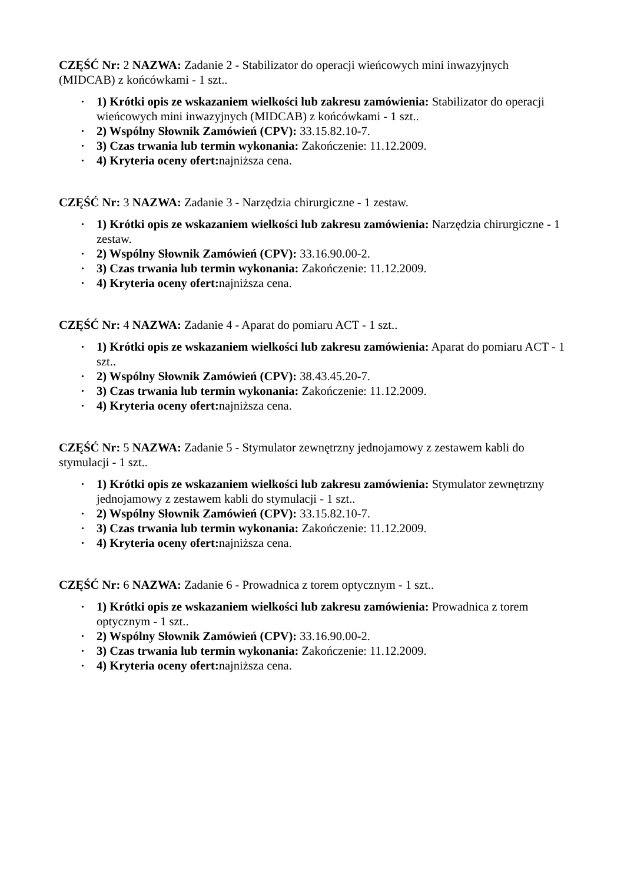CZĘŚĆ Nr: 2 NAZWA: Zadanie 2 - Stabilizator do operacji wieńcowych mini inwazyjnych (MIDCAB) z końcówkami - 1 szt..
• 1) Krótki opis ze wskazaniem wielkości lub zakresu zamówienia: Stabilizator do operacji wieńcowych mini inwazyjnych (MIDCAB) z końcówkami - 1 szt..
• 2) Wspólny Słownik Zamówień (CPV): 33.15.82.10-7.
• 3) Czas trwania lub termin wykonania: Zakończenie: 11.12.2009.
• 4) Kryteria oceny ofert: najniższa cena.
CZĘŚĆ Nr: 3 NAZWA: Zadanie 3 - Narzędzia chirurgiczne - 1 zestaw.
• 1) Krótki opis ze wskazaniem wielkości lub zakresu zamówienia: Narzędzia chirurgiczne - 1 zestaw.
• 2) Wspólny Słownik Zamówień (CPV): 33.16.90.00-2.
• 3) Czas trwania lub termin wykonania: Zakończenie: 11.12.2009.
• 4) Kryteria oceny ofert: najniższa cena.
CZĘŚĆ Nr: 4 NAZWA: Zadanie 4 - Aparat do pomiaru ACT - 1 szt..
• 1) Krótki opis ze wskazaniem wielkości lub zakresu zamówienia: Aparat do pomiaru ACT - 1 szt..
• 2) Wspólny Słownik Zamówień (CPV): 38.43.45.20-7.
• 3) Czas trwania lub termin wykonania: Zakończenie: 11.12.2009.
• 4) Kryteria oceny ofert: najniższa cena.
CZĘŚĆ Nr: 5 NAZWA: Zadanie 5 - Stymulator zewnętrzny jednojamowy z zestawem kabli do stymulacji - 1 szt..
• 1) Krótki opis ze wskazaniem wielkości lub zakresu zamówienia: Stymulator zewnętrzny jednojamowy z zestawem kabli do stymulacji - 1 szt..
• 2) Wspólny Słownik Zamówień (CPV): 33.15.82.10-7.
• 3) Czas trwania lub termin wykonania: Zakończenie: 11.12.2009.
• 4) Kryteria oceny ofert: najniższa cena.
CZĘŚĆ Nr: 6 NAZWA: Zadanie 6 - Prowadnica z torem optycznym - 1 szt..
• 1) Krótki opis ze wskazaniem wielkości lub zakresu zamówienia: Prowadnica z torem optycznym - 1 szt..
• 2) Wspólny Słownik Zamówień (CPV): 33.16.90.00-2.
• 3) Czas trwania lub termin wykonania: Zakończenie: 11.12.2009.
• 4) Kryteria oceny ofert: najniższa cena.